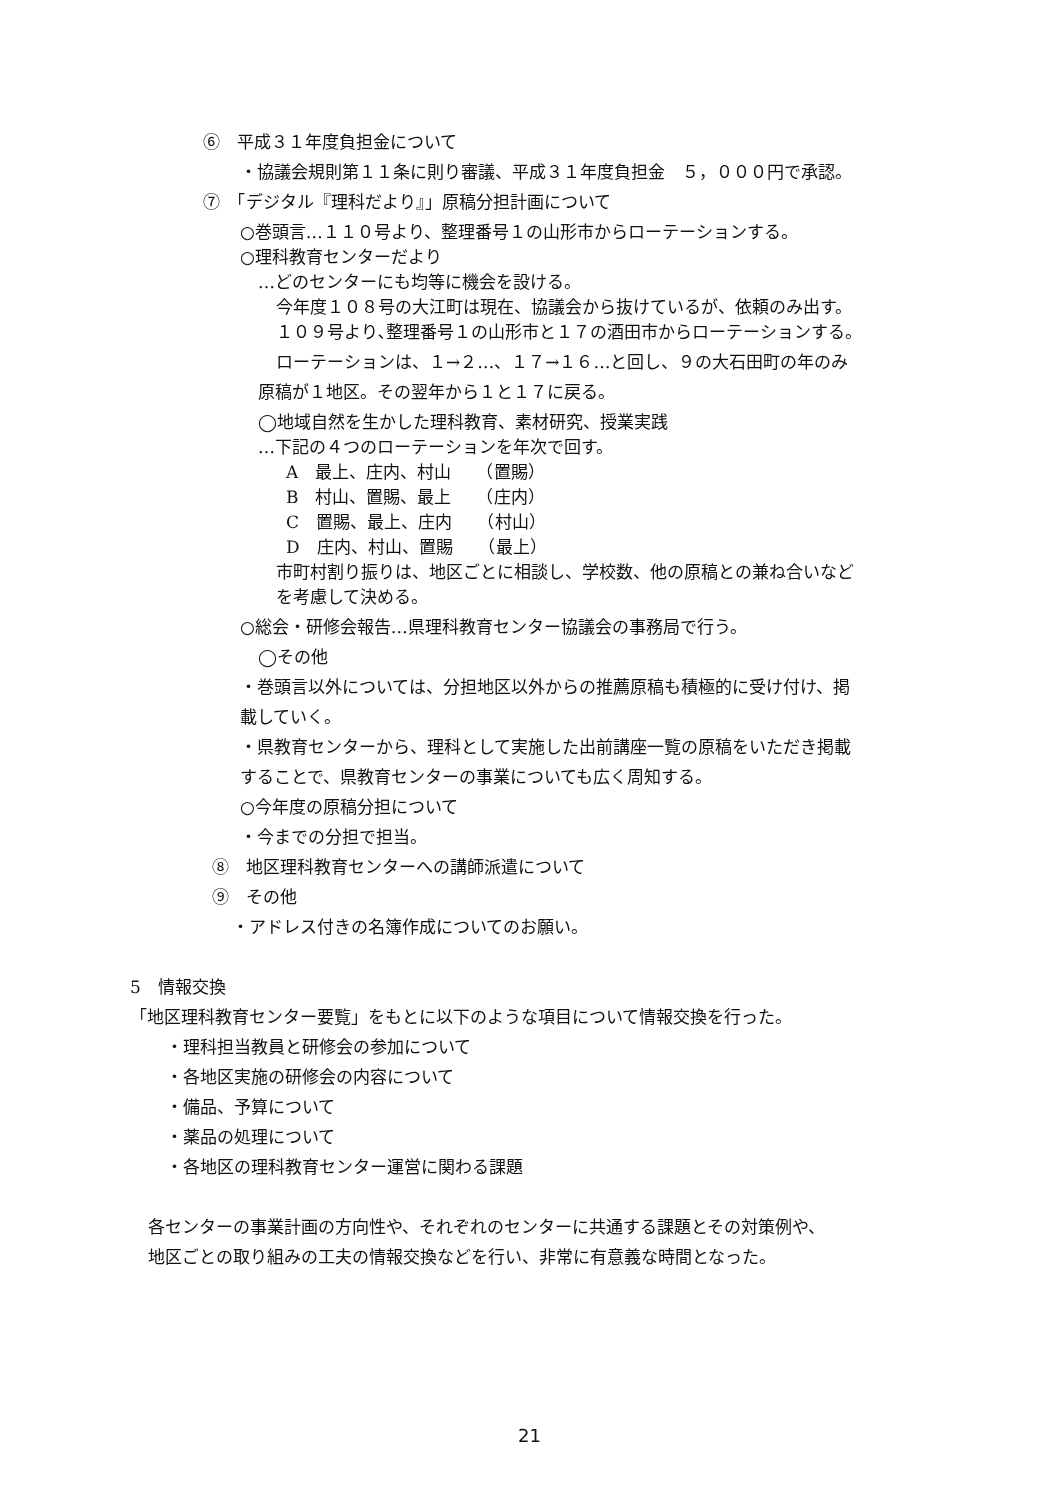⑥　平成３１年度負担金について
・協議会規則第１１条に則り審議、平成３１年度負担金　５，０００円で承認。
⑦　「デジタル『理科だより』」原稿分担計画について
○巻頭言…１１０号より、整理番号１の山形市からローテーションする。
○理科教育センターだより
…どのセンターにも均等に機会を設ける。
今年度１０８号の大江町は現在、協議会から抜けているが、依頼のみ出す。
１０９号より､整理番号１の山形市と１７の酒田市からローテーションする。
ローテーションは、１→２…、１７→１６…と回し、９の大石田町の年のみ
原稿が１地区。その翌年から１と１７に戻る。
◯地域自然を生かした理科教育、素材研究、授業実践
…下記の４つのローテーションを年次で回す。
A　最上、庄内、村山　　（置賜）
B　村山、置賜、最上　　（庄内）
C　置賜、最上、庄内　　（村山）
D　庄内、村山、置賜　　（最上）
市町村割り振りは、地区ごとに相談し、学校数、他の原稿との兼ね合いなど
を考慮して決める。
○総会・研修会報告…県理科教育センター協議会の事務局で行う。
◯その他
・巻頭言以外については、分担地区以外からの推薦原稿も積極的に受け付け、掲
載していく。
・県教育センターから、理科として実施した出前講座一覧の原稿をいただき掲載
することで、県教育センターの事業についても広く周知する。
○今年度の原稿分担について
・今までの分担で担当。
⑧　地区理科教育センターへの講師派遣について
⑨　その他
・アドレス付きの名簿作成についてのお願い。
5　情報交換
「地区理科教育センター要覧」をもとに以下のような項目について情報交換を行った。
・理科担当教員と研修会の参加について
・各地区実施の研修会の内容について
・備品、予算について
・薬品の処理について
・各地区の理科教育センター運営に関わる課題
各センターの事業計画の方向性や、それぞれのセンターに共通する課題とその対策例や、
地区ごとの取り組みの工夫の情報交換などを行い、非常に有意義な時間となった。
21